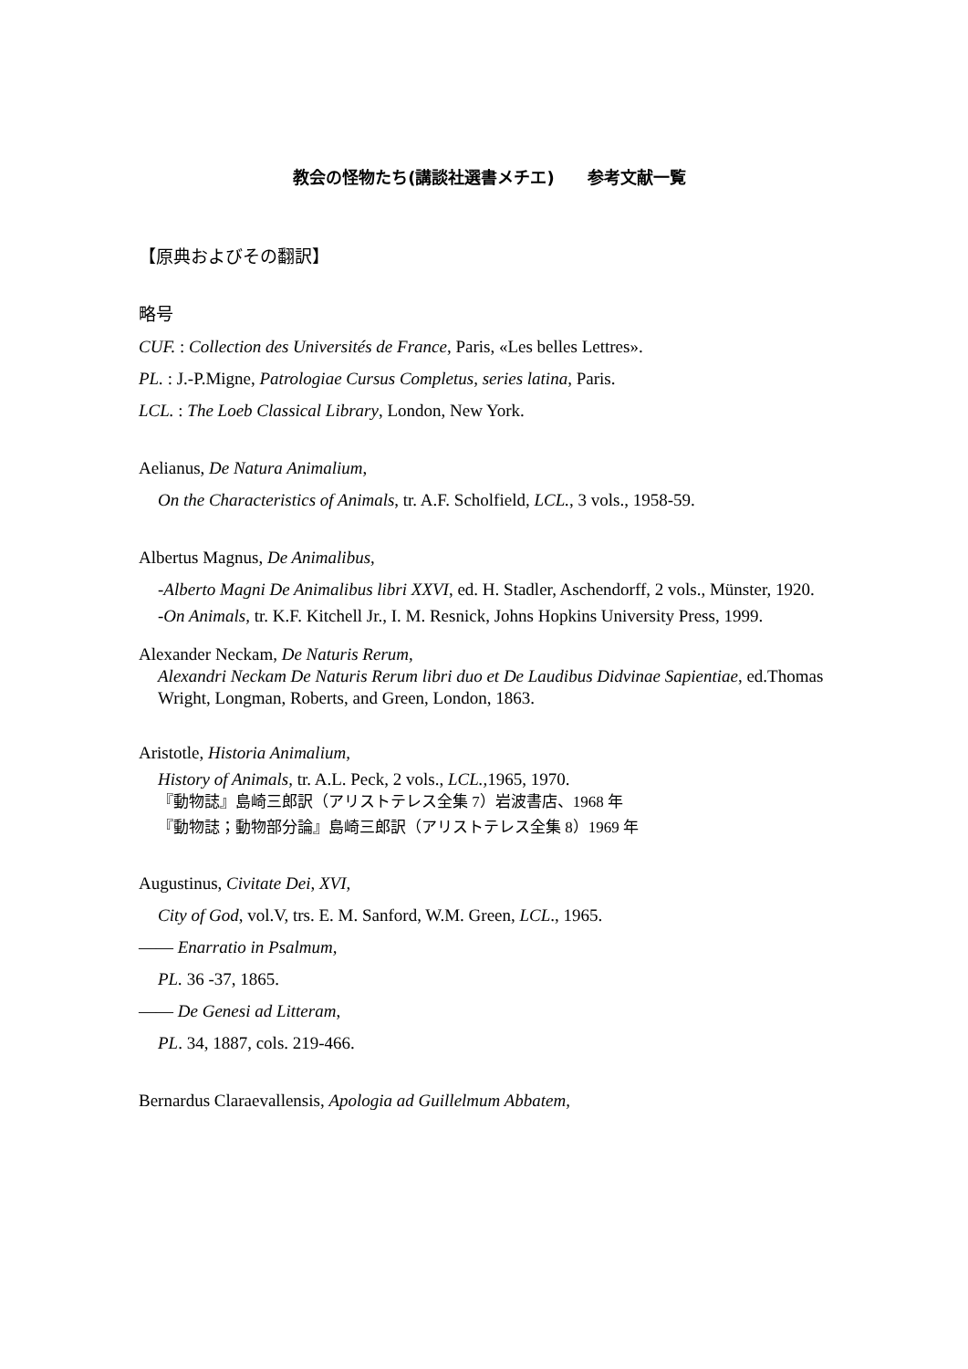教会の怪物たち(講談社選書メチエ)　　参考文献一覧
【原典およびその翻訳】
略号
CUF. : Collection des Universités de France, Paris, «Les belles Lettres».
PL. : J.-P.Migne, Patrologiae Cursus Completus, series latina, Paris.
LCL. : The Loeb Classical Library, London, New York.
Aelianus, De Natura Animalium,
On the Characteristics of Animals, tr. A.F. Scholfield, LCL., 3 vols., 1958-59.
Albertus Magnus, De Animalibus,
-Alberto Magni De Animalibus libri XXVI, ed. H. Stadler, Aschendorff, 2 vols., Münster, 1920.
-On Animals, tr. K.F. Kitchell Jr., I. M. Resnick, Johns Hopkins University Press, 1999.
Alexander Neckam, De Naturis Rerum,
Alexandri Neckam De Naturis Rerum libri duo et De Laudibus Didvinae Sapientiae, ed.Thomas Wright, Longman, Roberts, and Green, London, 1863.
Aristotle, Historia Animalium,
History of Animals, tr. A.L. Peck, 2 vols., LCL., 1965, 1970.
『動物誌』島崎三郎訳（アリストテレス全集 7）岩波書店、1968 年
『動物誌；動物部分論』島崎三郎訳（アリストテレス全集 8）1969 年
Augustinus, Civitate Dei, XVI,
City of God, vol.V, trs. E. M. Sanford, W.M. Green, LCL., 1965.
―― Enarratio in Psalmum,
PL. 36 -37, 1865.
―― De Genesi ad Litteram,
PL. 34, 1887, cols. 219-466.
Bernardus Claraevallensis, Apologia ad Guillelmum Abbatem,